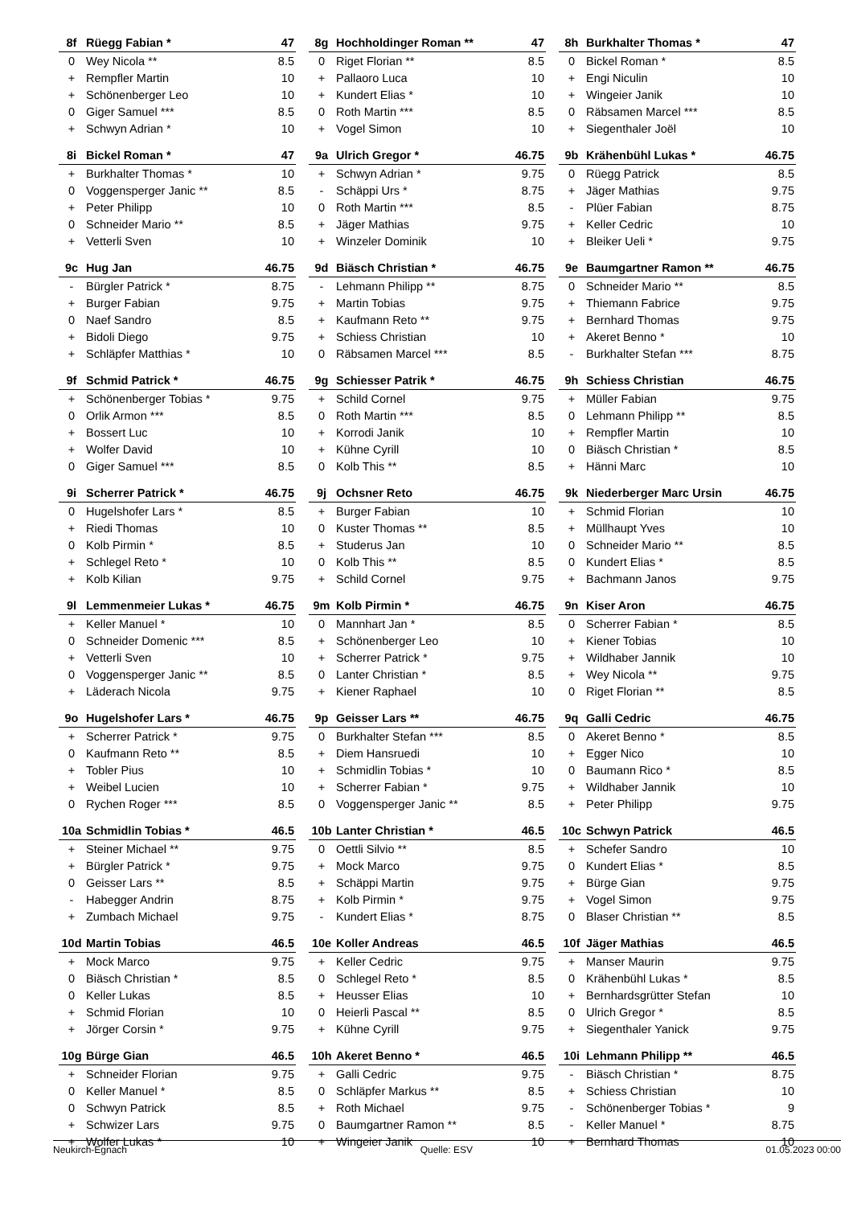| 8f | Rüegg Fabian * | 47 |
| --- | --- | --- |
| 0 | Wey Nicola ** | 8.5 |
| + | Rempfler Martin | 10 |
| + | Schönenberger Leo | 10 |
| 0 | Giger Samuel *** | 8.5 |
| + | Schwyn Adrian * | 10 |
| 8g | Hochholdinger Roman ** | 47 |
| --- | --- | --- |
| 0 | Riget Florian ** | 8.5 |
| + | Pallaoro Luca | 10 |
| + | Kundert Elias * | 10 |
| 0 | Roth Martin *** | 8.5 |
| + | Vogel Simon | 10 |
| 8h | Burkhalter Thomas * | 47 |
| --- | --- | --- |
| 0 | Bickel Roman * | 8.5 |
| + | Engi Niculin | 10 |
| + | Wingeier Janik | 10 |
| 0 | Räbsamen Marcel *** | 8.5 |
| + | Siegenthaler Joël | 10 |
| 8i | Bickel Roman * | 47 |
| --- | --- | --- |
| + | Burkhalter Thomas * | 10 |
| 0 | Voggensperger Janic ** | 8.5 |
| + | Peter Philipp | 10 |
| 0 | Schneider Mario ** | 8.5 |
| + | Vetterli Sven | 10 |
| 9a | Ulrich Gregor * | 46.75 |
| --- | --- | --- |
| + | Schwyn Adrian * | 9.75 |
| - | Schäppi Urs * | 8.75 |
| 0 | Roth Martin *** | 8.5 |
| + | Jäger Mathias | 9.75 |
| + | Winzeler Dominik | 10 |
| 9b | Krähenbühl Lukas * | 46.75 |
| --- | --- | --- |
| 0 | Rüegg Patrick | 8.5 |
| + | Jäger Mathias | 9.75 |
| - | Plüer Fabian | 8.75 |
| + | Keller Cedric | 10 |
| + | Bleiker Ueli * | 9.75 |
| 9c | Hug Jan | 46.75 |
| --- | --- | --- |
| - | Bürgler Patrick * | 8.75 |
| + | Burger Fabian | 9.75 |
| 0 | Naef Sandro | 8.5 |
| + | Bidoli Diego | 9.75 |
| + | Schläpfer Matthias * | 10 |
| 9d | Biäsch Christian * | 46.75 |
| --- | --- | --- |
| - | Lehmann Philipp ** | 8.75 |
| + | Martin Tobias | 9.75 |
| + | Kaufmann Reto ** | 9.75 |
| + | Schiess Christian | 10 |
| 0 | Räbsamen Marcel *** | 8.5 |
| 9e | Baumgartner Ramon ** | 46.75 |
| --- | --- | --- |
| 0 | Schneider Mario ** | 8.5 |
| + | Thiemann Fabrice | 9.75 |
| + | Bernhard Thomas | 9.75 |
| + | Akeret Benno * | 10 |
| - | Burkhalter Stefan *** | 8.75 |
| 9f | Schmid Patrick * | 46.75 |
| --- | --- | --- |
| + | Schönenberger Tobias * | 9.75 |
| 0 | Orlik Armon *** | 8.5 |
| + | Bossert Luc | 10 |
| + | Wolfer David | 10 |
| 0 | Giger Samuel *** | 8.5 |
| 9g | Schiesser Patrik * | 46.75 |
| --- | --- | --- |
| + | Schild Cornel | 9.75 |
| 0 | Roth Martin *** | 8.5 |
| + | Korrodi Janik | 10 |
| + | Kühne Cyrill | 10 |
| 0 | Kolb This ** | 8.5 |
| 9h | Schiess Christian | 46.75 |
| --- | --- | --- |
| + | Müller Fabian | 9.75 |
| 0 | Lehmann Philipp ** | 8.5 |
| + | Rempfler Martin | 10 |
| 0 | Biäsch Christian * | 8.5 |
| + | Hänni Marc | 10 |
| 9i | Scherrer Patrick * | 46.75 |
| --- | --- | --- |
| 0 | Hugelshofer Lars * | 8.5 |
| + | Riedi Thomas | 10 |
| 0 | Kolb Pirmin * | 8.5 |
| + | Schlegel Reto * | 10 |
| + | Kolb Kilian | 9.75 |
| 9j | Ochsner Reto | 46.75 |
| --- | --- | --- |
| + | Burger Fabian | 10 |
| 0 | Kuster Thomas ** | 8.5 |
| + | Studerus Jan | 10 |
| 0 | Kolb This ** | 8.5 |
| + | Schild Cornel | 9.75 |
| 9k | Niederberger Marc Ursin | 46.75 |
| --- | --- | --- |
| + | Schmid Florian | 10 |
| + | Müllhaupt Yves | 10 |
| 0 | Schneider Mario ** | 8.5 |
| 0 | Kundert Elias * | 8.5 |
| + | Bachmann Janos | 9.75 |
| 9l | Lemmenmeier Lukas * | 46.75 |
| --- | --- | --- |
| + | Keller Manuel * | 10 |
| 0 | Schneider Domenic *** | 8.5 |
| + | Vetterli Sven | 10 |
| 0 | Voggensperger Janic ** | 8.5 |
| + | Läderach Nicola | 9.75 |
| 9m | Kolb Pirmin * | 46.75 |
| --- | --- | --- |
| 0 | Mannhart Jan * | 8.5 |
| + | Schönenberger Leo | 10 |
| + | Scherrer Patrick * | 9.75 |
| 0 | Lanter Christian * | 8.5 |
| + | Kiener Raphael | 10 |
| 9n | Kiser Aron | 46.75 |
| --- | --- | --- |
| 0 | Scherrer Fabian * | 8.5 |
| + | Kiener Tobias | 10 |
| + | Wildhaber Jannik | 10 |
| + | Wey Nicola ** | 9.75 |
| 0 | Riget Florian ** | 8.5 |
| 9o | Hugelshofer Lars * | 46.75 |
| --- | --- | --- |
| + | Scherrer Patrick * | 9.75 |
| 0 | Kaufmann Reto ** | 8.5 |
| + | Tobler Pius | 10 |
| + | Weibel Lucien | 10 |
| 0 | Rychen Roger *** | 8.5 |
| 9p | Geisser Lars ** | 46.75 |
| --- | --- | --- |
| 0 | Burkhalter Stefan *** | 8.5 |
| + | Diem Hansruedi | 10 |
| + | Schmidlin Tobias * | 10 |
| + | Scherrer Fabian * | 9.75 |
| 0 | Voggensperger Janic ** | 8.5 |
| 9q | Galli Cedric | 46.75 |
| --- | --- | --- |
| 0 | Akeret Benno * | 8.5 |
| + | Egger Nico | 10 |
| 0 | Baumann Rico * | 8.5 |
| + | Wildhaber Jannik | 10 |
| + | Peter Philipp | 9.75 |
| 10a | Schmidlin Tobias * | 46.5 |
| --- | --- | --- |
| + | Steiner Michael ** | 9.75 |
| + | Bürgler Patrick * | 9.75 |
| 0 | Geisser Lars ** | 8.5 |
| - | Habegger Andrin | 8.75 |
| + | Zumbach Michael | 9.75 |
| 10b | Lanter Christian * | 46.5 |
| --- | --- | --- |
| 0 | Oettli Silvio ** | 8.5 |
| + | Mock Marco | 9.75 |
| + | Schäppi Martin | 9.75 |
| + | Kolb Pirmin * | 9.75 |
| - | Kundert Elias * | 8.75 |
| 10c | Schwyn Patrick | 46.5 |
| --- | --- | --- |
| + | Schefer Sandro | 10 |
| 0 | Kundert Elias * | 8.5 |
| + | Bürge Gian | 9.75 |
| + | Vogel Simon | 9.75 |
| 0 | Blaser Christian ** | 8.5 |
| 10d | Martin Tobias | 46.5 |
| --- | --- | --- |
| + | Mock Marco | 9.75 |
| 0 | Biäsch Christian * | 8.5 |
| 0 | Keller Lukas | 8.5 |
| + | Schmid Florian | 10 |
| + | Jörger Corsin * | 9.75 |
| 10e | Koller Andreas | 46.5 |
| --- | --- | --- |
| + | Keller Cedric | 9.75 |
| 0 | Schlegel Reto * | 8.5 |
| + | Heusser Elias | 10 |
| 0 | Heierli Pascal ** | 8.5 |
| + | Kühne Cyrill | 9.75 |
| 10f | Jäger Mathias | 46.5 |
| --- | --- | --- |
| + | Manser Maurin | 9.75 |
| 0 | Krähenbühl Lukas * | 8.5 |
| + | Bernhardsgrütter Stefan | 10 |
| 0 | Ulrich Gregor * | 8.5 |
| + | Siegenthaler Yanick | 9.75 |
| 10g | Bürge Gian | 46.5 |
| --- | --- | --- |
| + | Schneider Florian | 9.75 |
| 0 | Keller Manuel * | 8.5 |
| 0 | Schwyn Patrick | 8.5 |
| + | Schwizer Lars | 9.75 |
| + | Wolfer Lukas * | 10 |
| 10h | Akeret Benno * | 46.5 |
| --- | --- | --- |
| + | Galli Cedric | 9.75 |
| 0 | Schläpfer Markus ** | 8.5 |
| + | Roth Michael | 9.75 |
| 0 | Baumgartner Ramon ** | 8.5 |
| + | Wingeier Janik | 10 |
| 10i | Lehmann Philipp ** | 46.5 |
| --- | --- | --- |
| - | Biäsch Christian * | 8.75 |
| + | Schiess Christian | 10 |
| - | Schönenberger Tobias * | 9 |
| - | Keller Manuel * | 8.75 |
| + | Bernhard Thomas | 10 |
Neukirch-Egnach Quelle: ESV 01.05.2023 00:00